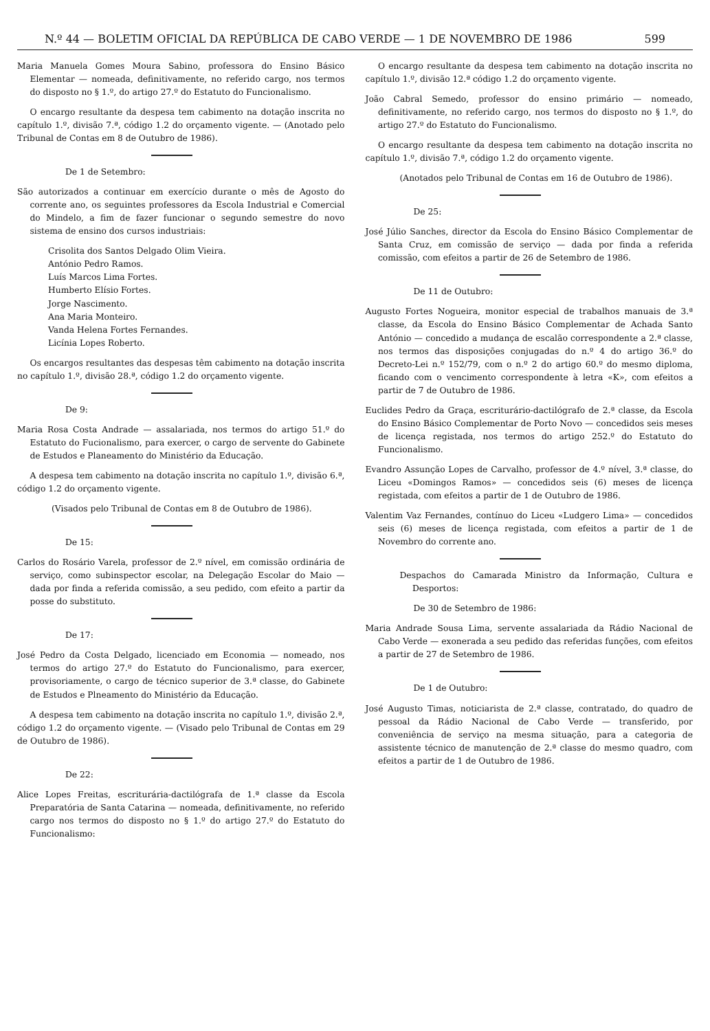N.º 44 — BOLETIM OFICIAL DA REPÚBLICA DE CABO VERDE — 1 DE NOVEMBRO DE 1986 599
Maria Manuela Gomes Moura Sabino, professora do Ensino Básico Elementar — nomeada, definitivamente, no referido cargo, nos termos do disposto no § 1.º, do artigo 27.º do Estatuto do Funcionalismo.
O encargo resultante da despesa tem cabimento na dotação inscrita no capítulo 1.º, divisão 7.ª, código 1.2 do orçamento vigente. — (Anotado pelo Tribunal de Contas em 8 de Outubro de 1986).
De 1 de Setembro:
São autorizados a continuar em exercício durante o mês de Agosto do corrente ano, os seguintes professores da Escola Industrial e Comercial do Mindelo, a fim de fazer funcionar o segundo semestre do novo sistema de ensino dos cursos industriais:
Crisolita dos Santos Delgado Olim Vieira.
António Pedro Ramos.
Luís Marcos Lima Fortes.
Humberto Elísio Fortes.
Jorge Nascimento.
Ana Maria Monteiro.
Vanda Helena Fortes Fernandes.
Licínia Lopes Roberto.
Os encargos resultantes das despesas têm cabimento na dotação inscrita no capítulo 1.º, divisão 28.ª, código 1.2 do orçamento vigente.
De 9:
Maria Rosa Costa Andrade — assalariada, nos termos do artigo 51.º do Estatuto do Fucionalismo, para exercer, o cargo de servente do Gabinete de Estudos e Planeamento do Ministério da Educação.
A despesa tem cabimento na dotação inscrita no capítulo 1.º, divisão 6.ª, código 1.2 do orçamento vigente.
(Visados pelo Tribunal de Contas em 8 de Outubro de 1986).
De 15:
Carlos do Rosário Varela, professor de 2.º nível, em comissão ordinária de serviço, como subinspector escolar, na Delegação Escolar do Maio — dada por finda a referida comissão, a seu pedido, com efeito a partir da posse do substituto.
De 17:
José Pedro da Costa Delgado, licenciado em Economia — nomeado, nos termos do artigo 27.º do Estatuto do Funcionalismo, para exercer, provisoriamente, o cargo de técnico superior de 3.ª classe, do Gabinete de Estudos e Plneamento do Ministério da Educação.
A despesa tem cabimento na dotação inscrita no capítulo 1.º, divisão 2.ª, código 1.2 do orçamento vigente. — (Visado pelo Tribunal de Contas em 29 de Outubro de 1986).
De 22:
Alice Lopes Freitas, escriturária-dactilógrafa de 1.ª classe da Escola Preparatória de Santa Catarina — nomeada, definitivamente, no referido cargo nos termos do disposto no § 1.º do artigo 27.º do Estatuto do Funcionalismo:
O encargo resultante da despesa tem cabimento na dotação inscrita no capítulo 1.º, divisão 12.ª código 1.2 do orçamento vigente.
João Cabral Semedo, professor do ensino primário — nomeado, definitivamente, no referido cargo, nos termos do disposto no § 1.º, do artigo 27.º do Estatuto do Funcionalismo.
O encargo resultante da despesa tem cabimento na dotação inscrita no capítulo 1.º, divisão 7.ª, código 1.2 do orçamento vigente.
(Anotados pelo Tribunal de Contas em 16 de Outubro de 1986).
De 25:
José Júlio Sanches, director da Escola do Ensino Básico Complementar de Santa Cruz, em comissão de serviço — dada por finda a referida comissão, com efeitos a partir de 26 de Setembro de 1986.
De 11 de Outubro:
Augusto Fortes Nogueira, monitor especial de trabalhos manuais de 3.ª classe, da Escola do Ensino Básico Complementar de Achada Santo António — concedido a mudança de escalão correspondente a 2.ª classe, nos termos das disposições conjugadas do n.º 4 do artigo 36.º do Decreto-Lei n.º 152/79, com o n.º 2 do artigo 60.º do mesmo diploma, ficando com o vencimento correspondente à letra «K», com efeitos a partir de 7 de Outubro de 1986.
Euclides Pedro da Graça, escriturário-dactilógrafo de 2.ª classe, da Escola do Ensino Básico Complementar de Porto Novo — concedidos seis meses de licença registada, nos termos do artigo 252.º do Estatuto do Funcionalismo.
Evandro Assunção Lopes de Carvalho, professor de 4.º nível, 3.ª classe, do Liceu «Domingos Ramos» — concedidos seis (6) meses de licença registada, com efeitos a partir de 1 de Outubro de 1986.
Valentim Vaz Fernandes, contínuo do Liceu «Ludgero Lima» — concedidos seis (6) meses de licença registada, com efeitos a partir de 1 de Novembro do corrente ano.
Despachos do Camarada Ministro da Informação, Cultura e Desportos:
De 30 de Setembro de 1986:
Maria Andrade Sousa Lima, servente assalariada da Rádio Nacional de Cabo Verde — exonerada a seu pedido das referidas funções, com efeitos a partir de 27 de Setembro de 1986.
De 1 de Outubro:
José Augusto Timas, noticiarista de 2.ª classe, contratado, do quadro de pessoal da Rádio Nacional de Cabo Verde — transferido, por conveniência de serviço na mesma situação, para a categoria de assistente técnico de manutenção de 2.ª classe do mesmo quadro, com efeitos a partir de 1 de Outubro de 1986.